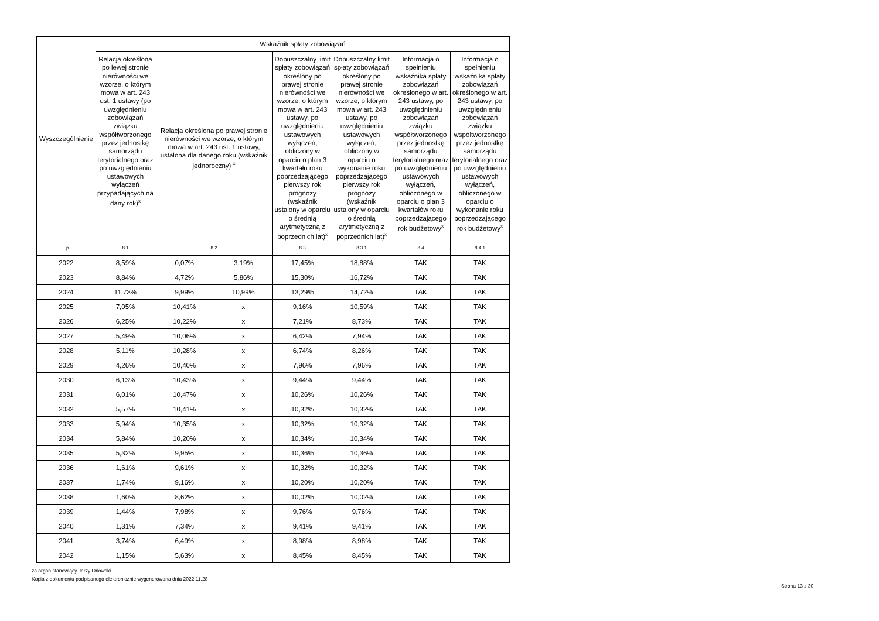| Wyszczególnienie | Wskaźnik spłaty zobowiązań | | | | | | |
| --- | --- | --- | --- | --- | --- | --- | --- |
| | Relacja określona po lewej stronie nierówności we wzorze, o którym mowa w art. 243 ust. 1 ustawy (po uwzględnieniu zobowiązań związku współtworzonego przez jednostkę samorządu terytorialnego oraz po uwzględnieniu ustawowych wyłączeń przypadających na dany rok)<sup>x</sup> | Relacja określona po prawej stronie nierówności we wzorze, o którym mowa w art. 243 ust. 1 ustawy, ustalona dla danego roku (wskaźnik jednoroczny) <sup>x</sup> | | Dopuszczalny limit spłaty zobowiązań określony po prawej stronie nierówności we wzorze, o którym mowa w art. 243 ustawy, po uwzględnieniu ustawowych wyłączeń, obliczony w oparciu o plan 3 kwartału roku poprzedzającego pierwszy rok prognozy (wskaźnik ustalony w oparciu o średnią arytmetyczną z poprzednich lat)<sup>x</sup> | Dopuszczalny limit spłaty zobowiązań określony po prawej stronie nierówności we wzorze, o którym mowa w art. 243 ustawy, po uwzględnieniu ustawowych wyłączeń, obliczony w oparciu o wykonanie roku poprzedzającego pierwszy rok prognozy (wskaźnik ustalony w oparciu o średnią arytmetyczną z poprzednich lat)<sup>x</sup> | Informacja o spełnieniu wskaźnika spłaty zobowiązań określonego w art. 243 ustawy, po uwzględnieniu zobowiązań związku współtworzonego przez jednostkę samorządu terytorialnego oraz po uwzględnieniu ustawowych wyłączeń, obliczonego w oparciu o plan 3 kwartałów roku poprzedzającego rok budżetowy<sup>x</sup> | Informacja o spełnieniu wskaźnika spłaty zobowiązań określonego w art. 243 ustawy, po uwzględnieniu zobowiązań związku współtworzonego przez jednostkę samorządu terytorialnego oraz po uwzględnieniu ustawowych wyłączeń, obliczonego w oparciu o wykonanie roku poprzedzającego rok budżetowy<sup>x</sup> |
| Lp | 8.1 | 8.2 | | 8.3 | 8.3.1 | 8.4 | 8.4.1 |
| 2022 | 8,59% | 0,07% | 3,19% | 17,45% | 18,88% | TAK | TAK |
| 2023 | 8,84% | 4,72% | 5,86% | 15,30% | 16,72% | TAK | TAK |
| 2024 | 11,73% | 9,99% | 10,99% | 13,29% | 14,72% | TAK | TAK |
| 2025 | 7,05% | 10,41% | x | 9,16% | 10,59% | TAK | TAK |
| 2026 | 6,25% | 10,22% | x | 7,21% | 8,73% | TAK | TAK |
| 2027 | 5,49% | 10,06% | x | 6,42% | 7,94% | TAK | TAK |
| 2028 | 5,11% | 10,28% | x | 6,74% | 8,26% | TAK | TAK |
| 2029 | 4,26% | 10,40% | x | 7,96% | 7,96% | TAK | TAK |
| 2030 | 6,13% | 10,43% | x | 9,44% | 9,44% | TAK | TAK |
| 2031 | 6,01% | 10,47% | x | 10,26% | 10,26% | TAK | TAK |
| 2032 | 5,57% | 10,41% | x | 10,32% | 10,32% | TAK | TAK |
| 2033 | 5,94% | 10,35% | x | 10,32% | 10,32% | TAK | TAK |
| 2034 | 5,84% | 10,20% | x | 10,34% | 10,34% | TAK | TAK |
| 2035 | 5,32% | 9,95% | x | 10,36% | 10,36% | TAK | TAK |
| 2036 | 1,61% | 9,61% | x | 10,32% | 10,32% | TAK | TAK |
| 2037 | 1,74% | 9,16% | x | 10,20% | 10,20% | TAK | TAK |
| 2038 | 1,60% | 8,62% | x | 10,02% | 10,02% | TAK | TAK |
| 2039 | 1,44% | 7,98% | x | 9,76% | 9,76% | TAK | TAK |
| 2040 | 1,31% | 7,34% | x | 9,41% | 9,41% | TAK | TAK |
| 2041 | 3,74% | 6,49% | x | 8,98% | 8,98% | TAK | TAK |
| 2042 | 1,15% | 5,63% | x | 8,45% | 8,45% | TAK | TAK |
za organ stanowiący Jerzy Orłowski
Kopia z dokumentu podpisanego elektronicznie wygenerowana dnia 2022.11.28
Strona 13 z 30